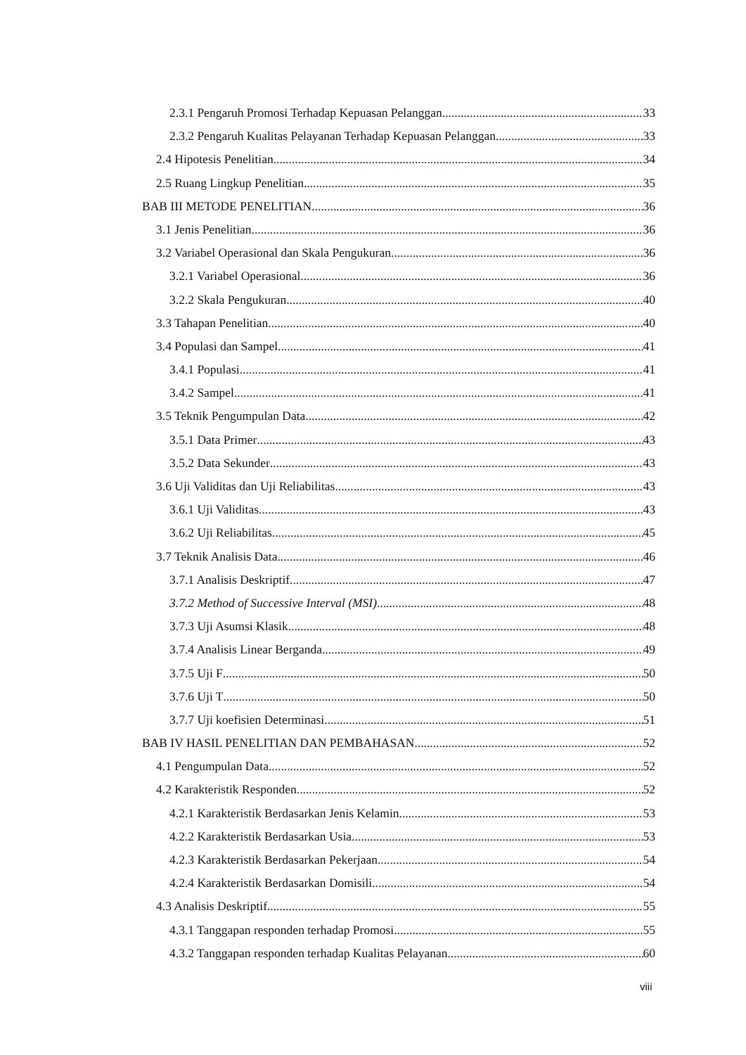2.3.1 Pengaruh Promosi Terhadap Kepuasan Pelanggan 33
2.3.2 Pengaruh Kualitas Pelayanan Terhadap Kepuasan Pelanggan 33
2.4 Hipotesis Penelitian 34
2.5 Ruang Lingkup Penelitian 35
BAB III METODE PENELITIAN 36
3.1 Jenis Penelitian 36
3.2 Variabel Operasional dan Skala Pengukuran 36
3.2.1 Variabel Operasional 36
3.2.2 Skala Pengukuran 40
3.3 Tahapan Penelitian 40
3.4 Populasi dan Sampel 41
3.4.1 Populasi 41
3.4.2 Sampel 41
3.5 Teknik Pengumpulan Data 42
3.5.1 Data Primer 43
3.5.2 Data Sekunder 43
3.6 Uji Validitas dan Uji Reliabilitas 43
3.6.1 Uji Validitas 43
3.6.2 Uji Reliabilitas 45
3.7 Teknik Analisis Data 46
3.7.1 Analisis Deskriptif 47
3.7.2 Method of Successive Interval (MSI) 48
3.7.3 Uji Asumsi Klasik 48
3.7.4 Analisis Linear Berganda 49
3.7.5 Uji F 50
3.7.6 Uji T 50
3.7.7 Uji koefisien Determinasi 51
BAB IV HASIL PENELITIAN DAN PEMBAHASAN 52
4.1 Pengumpulan Data 52
4.2 Karakteristik Responden 52
4.2.1 Karakteristik Berdasarkan Jenis Kelamin 53
4.2.2 Karakteristik Berdasarkan Usia 53
4.2.3 Karakteristik Berdasarkan Pekerjaan 54
4.2.4 Karakteristik Berdasarkan Domisili 54
4.3 Analisis Deskriptif 55
4.3.1 Tanggapan responden terhadap Promosi 55
4.3.2 Tanggapan responden terhadap Kualitas Pelayanan 60
viii